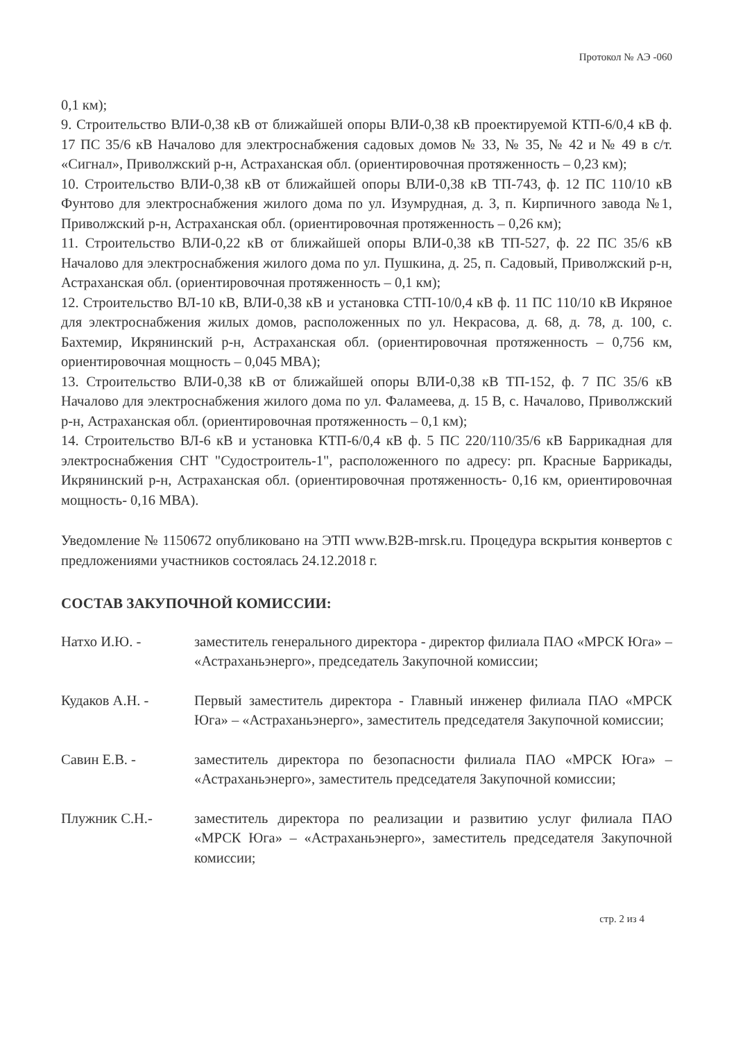Протокол № АЭ -060
0,1 км);
9. Строительство ВЛИ-0,38 кВ от ближайшей опоры ВЛИ-0,38 кВ проектируемой КТП-6/0,4 кВ ф. 17 ПС 35/6 кВ Началово для электроснабжения садовых домов № 33, № 35, № 42 и № 49 в с/т. «Сигнал», Приволжский р-н, Астраханская обл. (ориентировочная протяженность – 0,23 км);
10. Строительство ВЛИ-0,38 кВ от ближайшей опоры ВЛИ-0,38 кВ ТП-743, ф. 12 ПС 110/10 кВ Фунтово для электроснабжения жилого дома по ул. Изумрудная, д. 3, п. Кирпичного завода №1, Приволжский р-н, Астраханская обл. (ориентировочная протяженность – 0,26 км);
11. Строительство ВЛИ-0,22 кВ от ближайшей опоры ВЛИ-0,38 кВ ТП-527, ф. 22 ПС 35/6 кВ Началово для электроснабжения жилого дома по ул. Пушкина, д. 25, п. Садовый, Приволжский р-н, Астраханская обл. (ориентировочная протяженность – 0,1 км);
12. Строительство ВЛ-10 кВ, ВЛИ-0,38 кВ и установка СТП-10/0,4 кВ ф. 11 ПС 110/10 кВ Икряное для электроснабжения жилых домов, расположенных по ул. Некрасова, д. 68, д. 78, д. 100, с. Бахтемир, Икрянинский р-н, Астраханская обл. (ориентировочная протяженность – 0,756 км, ориентировочная мощность – 0,045 МВА);
13. Строительство ВЛИ-0,38 кВ от ближайшей опоры ВЛИ-0,38 кВ ТП-152, ф. 7 ПС 35/6 кВ Началово для электроснабжения жилого дома по ул. Фаламеева, д. 15 В, с. Началово, Приволжский р-н, Астраханская обл. (ориентировочная протяженность – 0,1 км);
14. Строительство ВЛ-6 кВ и установка КТП-6/0,4 кВ ф. 5 ПС 220/110/35/6 кВ Баррикадная для электроснабжения СНТ "Судостроитель-1", расположенного по адресу: рп. Красные Баррикады, Икрянинский р-н, Астраханская обл. (ориентировочная протяженность- 0,16 км, ориентировочная мощность- 0,16 МВА).
Уведомление № 1150672 опубликовано на ЭТП www.B2B-mrsk.ru. Процедура вскрытия конвертов с предложениями участников состоялась 24.12.2018 г.
СОСТАВ ЗАКУПОЧНОЙ КОМИССИИ:
Натхо И.Ю. - заместитель генерального директора - директор филиала ПАО «МРСК Юга» – «Астраханьэнерго», председатель Закупочной комиссии;
Кудаков А.Н. - Первый заместитель директора - Главный инженер филиала ПАО «МРСК Юга» – «Астраханьэнерго», заместитель председателя Закупочной комиссии;
Савин Е.В. - заместитель директора по безопасности филиала ПАО «МРСК Юга» – «Астраханьэнерго», заместитель председателя Закупочной комиссии;
Плужник С.Н.- заместитель директора по реализации и развитию услуг филиала ПАО «МРСК Юга» – «Астраханьэнерго», заместитель председателя Закупочной комиссии;
стр. 2 из 4